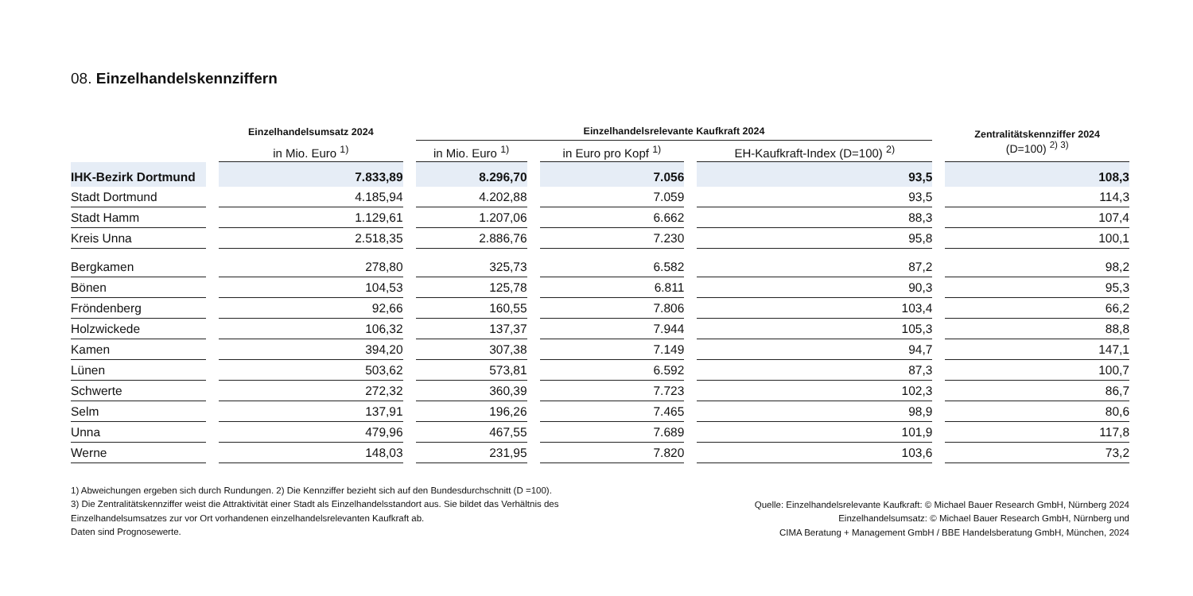08. Einzelhandelskennziffern
| | Einzelhandelsumsatz 2024 | Einzelhandelsrelevante Kaufkraft 2024 | | | Zentralitätskennziffer 2024 (D=100) <sup>2) 3)</sup> |
| --- | --- | --- | --- | --- | --- |
| | in Mio. Euro <sup>1)</sup> | in Mio. Euro <sup>1)</sup> | in Euro pro Kopf <sup>1)</sup> | EH-Kaufkraft-Index (D=100) <sup>2)</sup> | |
| IHK-Bezirk Dortmund | 7.833,89 | 8.296,70 | 7.056 | 93,5 | 108,3 |
| Stadt Dortmund | 4.185,94 | 4.202,88 | 7.059 | 93,5 | 114,3 |
| Stadt Hamm | 1.129,61 | 1.207,06 | 6.662 | 88,3 | 107,4 |
| Kreis Unna | 2.518,35 | 2.886,76 | 7.230 | 95,8 | 100,1 |
| Bergkamen | 278,80 | 325,73 | 6.582 | 87,2 | 98,2 |
| Bönen | 104,53 | 125,78 | 6.811 | 90,3 | 95,3 |
| Fröndenberg | 92,66 | 160,55 | 7.806 | 103,4 | 66,2 |
| Holzwickede | 106,32 | 137,37 | 7.944 | 105,3 | 88,8 |
| Kamen | 394,20 | 307,38 | 7.149 | 94,7 | 147,1 |
| Lünen | 503,62 | 573,81 | 6.592 | 87,3 | 100,7 |
| Schwerte | 272,32 | 360,39 | 7.723 | 102,3 | 86,7 |
| Selm | 137,91 | 196,26 | 7.465 | 98,9 | 80,6 |
| Unna | 479,96 | 467,55 | 7.689 | 101,9 | 117,8 |
| Werne | 148,03 | 231,95 | 7.820 | 103,6 | 73,2 |
1) Abweichungen ergeben sich durch Rundungen. 2) Die Kennziffer bezieht sich auf den Bundesdurchschnitt (D =100).
3) Die Zentralitätskennziffer weist die Attraktivität einer Stadt als Einzelhandelsstandort aus. Sie bildet das Verhältnis des
Einzelhandelsumsatzes zur vor Ort vorhandenen einzelhandelsrelevanten Kaufkraft ab.
Daten sind Prognosewerte.
Quelle: Einzelhandelsrelevante Kaufkraft: © Michael Bauer Research GmbH, Nürnberg 2024
Einzelhandelsumsatz: © Michael Bauer Research GmbH, Nürnberg und
CIMA Beratung + Management GmbH / BBE Handelsberatung GmbH, München, 2024